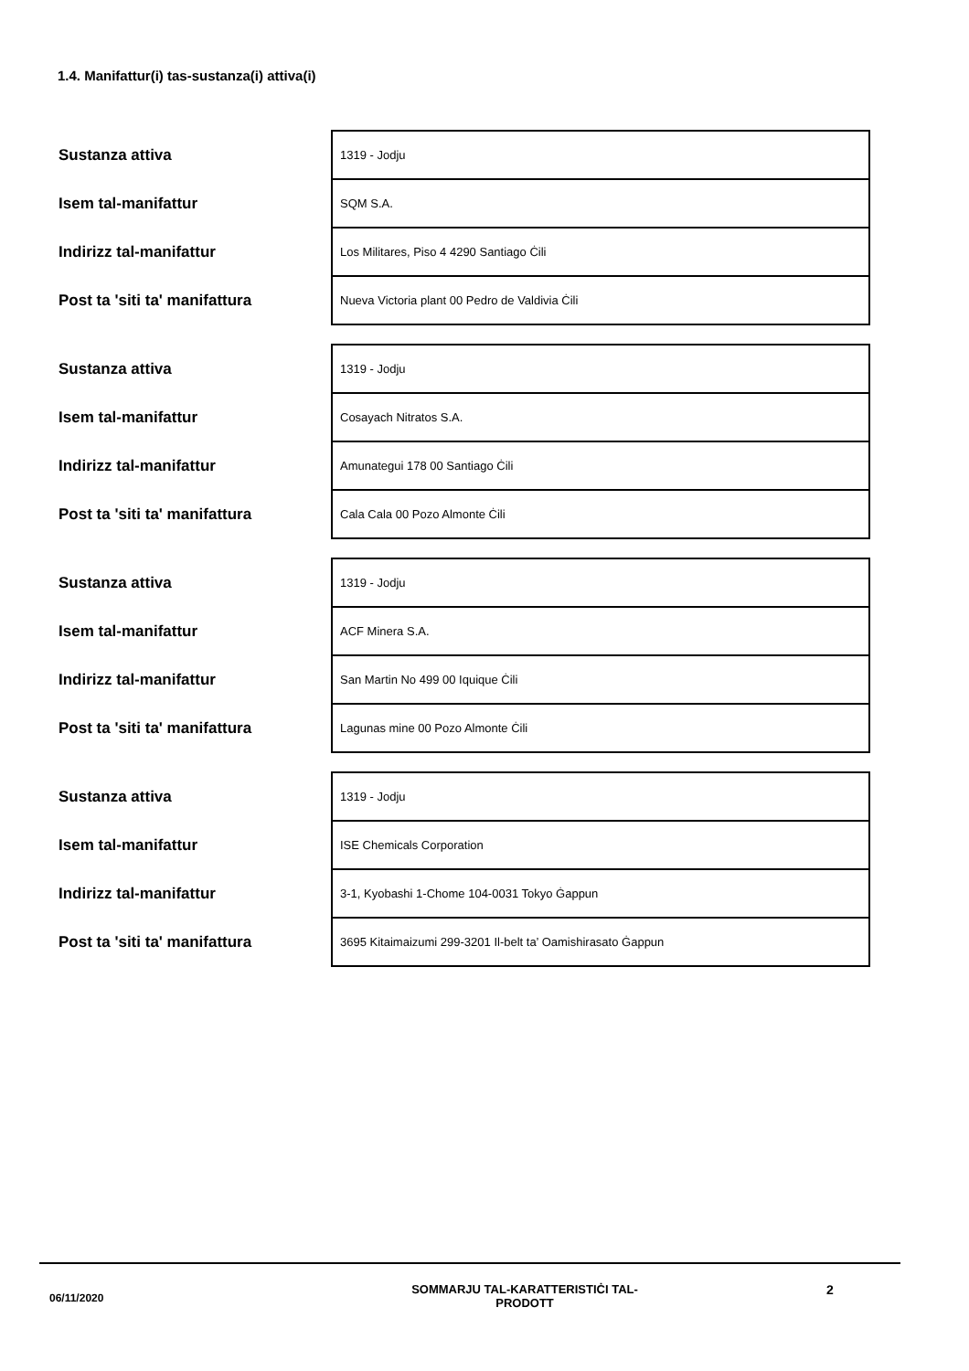1.4. Manifattur(i) tas-sustanza(i) attiva(i)
| Sustanza attiva | 1319 - Jodju |
| Isem tal-manifattur | SQM S.A. |
| Indirizz tal-manifattur | Los Militares, Piso 4 4290 Santiago Ċili |
| Post ta 'siti ta' manifattura | Nueva Victoria plant 00 Pedro de Valdivia Ċili |
| Sustanza attiva | 1319 - Jodju |
| Isem tal-manifattur | Cosayach Nitratos S.A. |
| Indirizz tal-manifattur | Amunategui 178 00 Santiago Ċili |
| Post ta 'siti ta' manifattura | Cala Cala 00 Pozo Almonte Ċili |
| Sustanza attiva | 1319 - Jodju |
| Isem tal-manifattur | ACF Minera S.A. |
| Indirizz tal-manifattur | San Martin No 499 00 Iquique Ċili |
| Post ta 'siti ta' manifattura | Lagunas mine 00 Pozo Almonte Ċili |
| Sustanza attiva | 1319 - Jodju |
| Isem tal-manifattur | ISE Chemicals Corporation |
| Indirizz tal-manifattur | 3-1, Kyobashi 1-Chome 104-0031 Tokyo Ġappun |
| Post ta 'siti ta' manifattura | 3695 Kitaimaizumi 299-3201 Il-belt ta’ Oamishirasato Ġappun |
06/11/2020
SOMMARJU TAL-KARATTERISTIĊI TAL-
PRODOTT
2